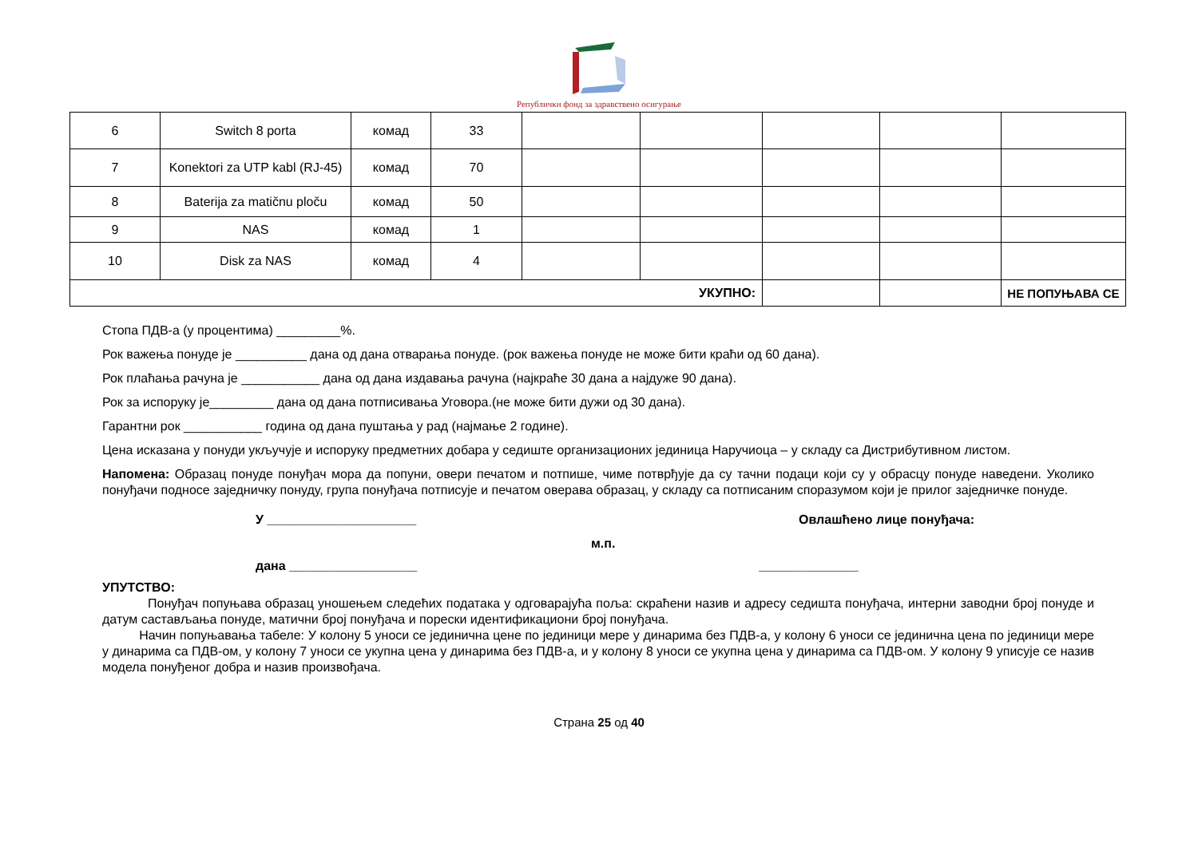Републички фонд за здравствено осигурање
| 6 | Switch 8 porta | комад | 33 | | | | | |
| 7 | Konektori za UTP kabl (RJ-45) | комад | 70 | | | | | |
| 8 | Baterija za matičnu ploču | комад | 50 | | | | | |
| 9 | NAS | комад | 1 | | | | | |
| 10 | Disk za NAS | комад | 4 | | | | | |
| УКУПНО: | | | | | | | | НЕ ПОПУЊАВА СЕ |
Стопа ПДВ-а (у процентима) _________%.
Рок важења понуде је __________ дана од дана отварања понуде. (рок важења понуде не може бити краћи од 60 дана).
Рок плаћања рачуна је ___________ дана од дана издавања рачуна (најкраће 30 дана а најдуже 90 дана).
Рок за испоруку је_________ дана од дана потписивања Уговора.(не може бити дужи од 30 дана).
Гарантни рок ___________ година од дана пуштања у рад (најмање 2 године).
Цена исказана у понуди укључује и испоруку предметних добара у седиште организационих јединица Наручиоца – у складу са Дистрибутивном листом.
Напомена: Образац понуде понуђач мора да попуни, овери печатом и потпише, чиме потврђује да су тачни подаци који су у обрасцу понуде наведени. Уколико понуђачи подносе заједничку понуду, група понуђача потписује и печатом оверава образац, у складу са потписаним споразумом који је прилог заједничке понуде.
У _____________________ Овлашћено лице понуђача:
м.п.
дана __________________ ______________
УПУТСТВО:
Понуђач попуњава образац уношењем следећих података у одговарајућа поља: скраћени назив и адресу седишта понуђача, интерни заводни број понуде и датум састављања понуде, матични број понуђача и порески идентификациони број понуђача.
Начин попуњавања табеле: У колону 5 уноси се јединична цене по јединици мере у динарима без ПДВ-а, у колону 6 уноси се јединична цена по јединици мере у динарима са ПДВ-ом, у колону 7 уноси се укупна цена у динарима без ПДВ-а, и у колону 8 уноси се укупна цена у динарима са ПДВ-ом. У колону 9 уписује се назив модела понуђеног добра и назив произвођача.
Страна 25 од 40